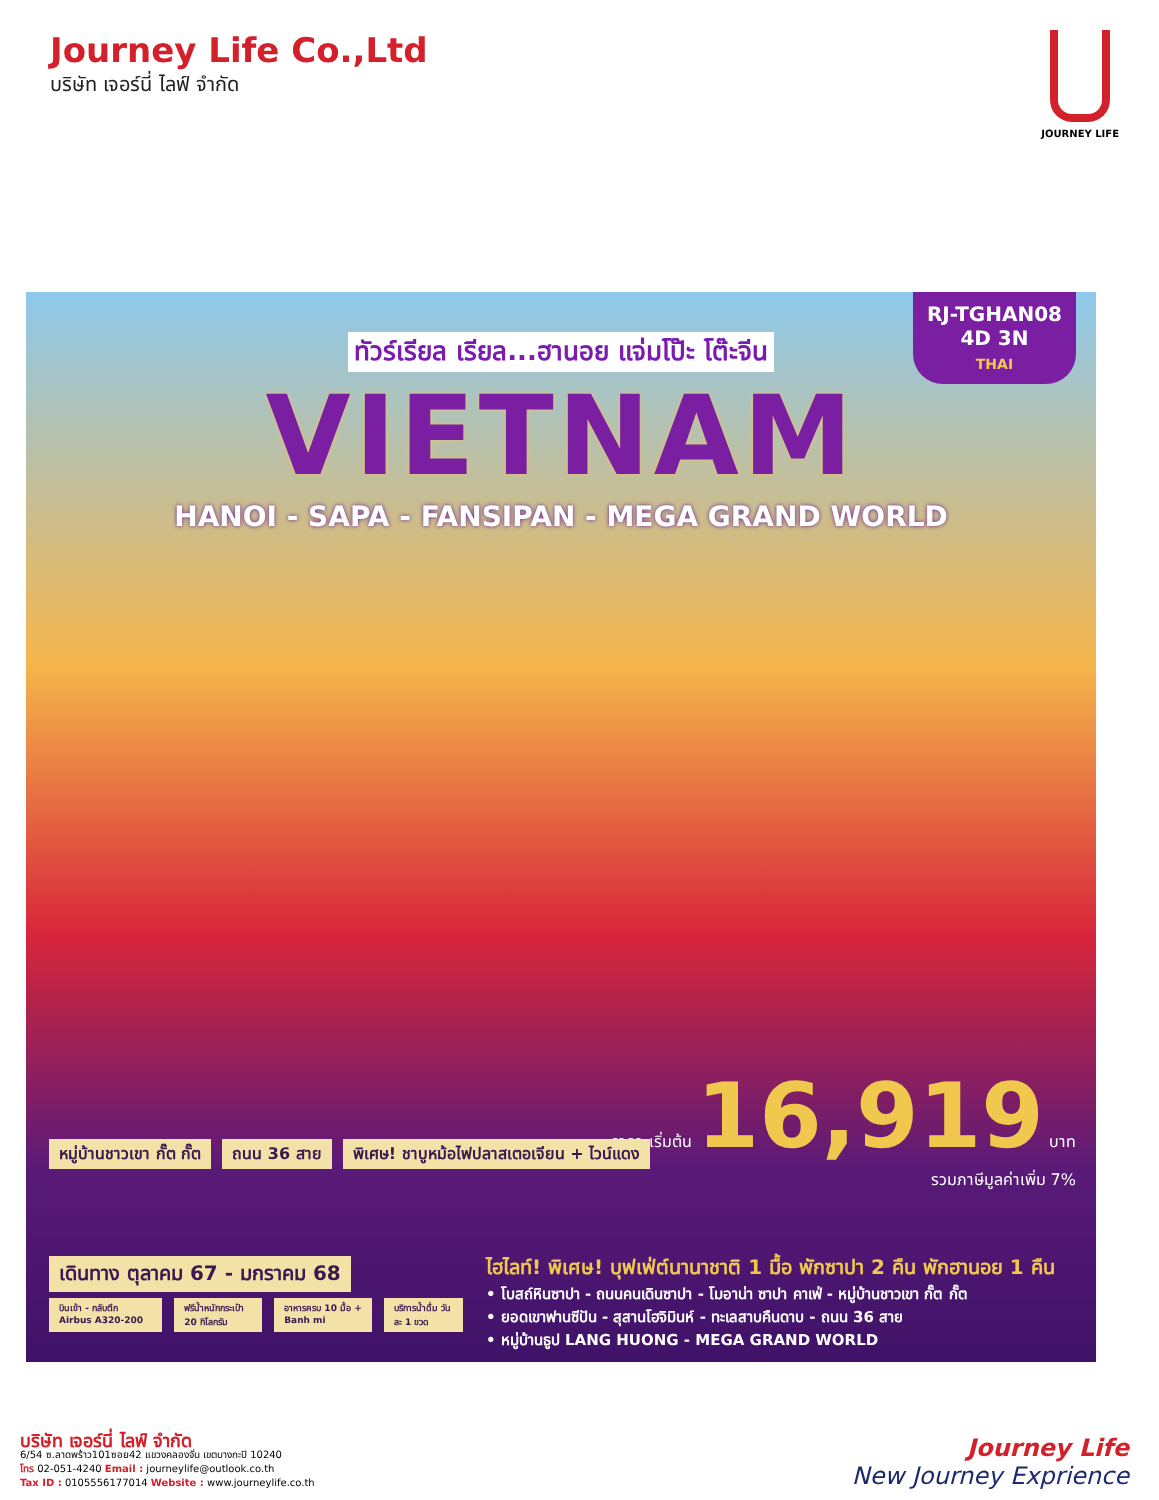Journey Life Co.,Ltd
บริษัท เจอร์นี่ ไลฟ์ จำกัด
JOURNEY LIFE
RJ-TGHAN08
4D 3N
THAI
ทัวร์เรียล เรียล...ฮานอย แจ่มโป๊ะ โต๊ะจีน
VIETNAM
HANOI - SAPA - FANSIPAN - MEGA GRAND WORLD
ราคา เริ่มต้น 16,919 บาท
รวมภาษีมูลค่าเพิ่ม 7%
หมู่บ้านชาวเขา กั๊ต กั๊ต ถนน 36 สาย พิเศษ! ชาบูหม้อไฟปลาสเตอเจียน + ไวน์แดง
เดินทาง ตุลาคม 67 - มกราคม 68
บินเข้า - กลับตึก Airbus A320-200 ฟรีน้ำหนักกระเป๋า 20 กิโลกรัม อาหารครบ 10 มื้อ + Banh mi บริการน้ำดื่ม วันละ 1 ขวด
ไฮไลท์! พิเศษ! บุฟเฟ่ต์นานาชาติ 1 มื้อ พักซาปา 2 คืน พักฮานอย 1 คืน
• โบสถ์หินซาปา - ถนนคนเดินซาปา - โมอาน่า ซาปา คาเฟ่ - หมู่บ้านชาวเขา กั๊ต กั๊ต
• ยอดเขาฟานซีปัน - สุสานโฮจิมินห์ - ทะเลสาบคืนดาบ - ถนน 36 สาย
• หมู่บ้านธูป LANG HUONG - MEGA GRAND WORLD
บริษัท เจอร์นี่ ไลฟ์ จำกัด
6/54 ซ.ลาดพร้าว101ซอย42 แขวงคลองจั่น เขตบางกะปิ 10240
โทร 02-051-4240 Email : journeylife@outlook.co.th
Tax ID : 0105556177014 Website : www.journeylife.co.th
Journey Life
New Journey Exprience